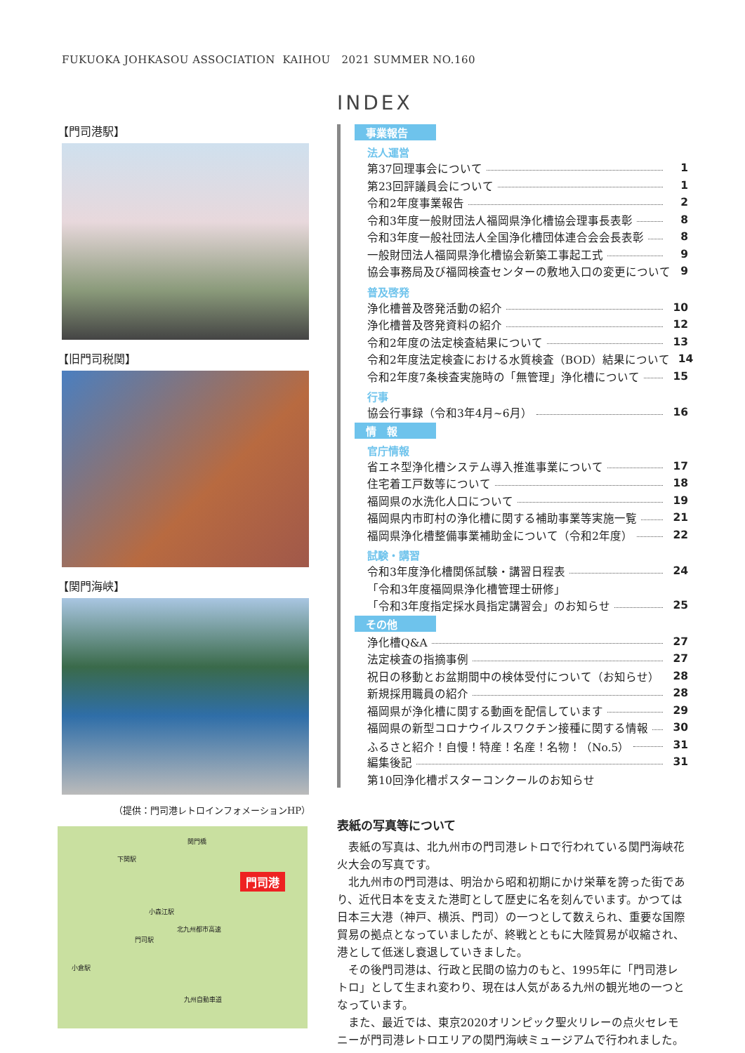FUKUOKA JOHKASOU ASSOCIATION KAIHOU 2021 SUMMER NO.160
【門司港駅】
【旧門司税関】
【関門海峡】
（提供：門司港レトロインフォメーションHP）
下関駅
関門橋
門司港
小森江駅
門司駅
小倉駅
北九州都市高速
九州自動車道
INDEX
事業報告
法人運営
第37回理事会について 1
第23回評議員会について 1
令和2年度事業報告 2
令和3年度一般財団法人福岡県浄化槽協会理事長表彰 8
令和3年度一般社団法人全国浄化槽団体連合会会長表彰 8
一般財団法人福岡県浄化槽協会新築工事起工式 9
協会事務局及び福岡検査センターの敷地入口の変更について 9
普及啓発
浄化槽普及啓発活動の紹介 10
浄化槽普及啓発資料の紹介 12
令和2年度の法定検査結果について 13
令和2年度法定検査における水質検査（BOD）結果について 14
令和2年度7条検査実施時の「無管理」浄化槽について 15
行事
協会行事録（令和3年4月~6月） 16
情　報
官庁情報
省エネ型浄化槽システム導入推進事業について 17
住宅着工戸数等について 18
福岡県の水洗化人口について 19
福岡県内市町村の浄化槽に関する補助事業等実施一覧 21
福岡県浄化槽整備事業補助金について（令和2年度） 22
試験・講習
令和3年度浄化槽関係試験・講習日程表 24
「令和3年度福岡県浄化槽管理士研修」
「令和3年度指定採水員指定講習会」のお知らせ 25
その他
浄化槽Q&A 27
法定検査の指摘事例 27
祝日の移動とお盆期間中の検体受付について（お知らせ） 28
新規採用職員の紹介 28
福岡県が浄化槽に関する動画を配信しています 29
福岡県の新型コロナウイルスワクチン接種に関する情報 30
ふるさと紹介！自慢！特産！名産！名物！（No.5） 31
編集後記 31
第10回浄化槽ポスターコンクールのお知らせ
表紙の写真等について
表紙の写真は、北九州市の門司港レトロで行われている関門海峡花火大会の写真です。
北九州市の門司港は、明治から昭和初期にかけ栄華を誇った街であり、近代日本を支えた港町として歴史に名を刻んでいます。かつては日本三大港（神戸、横浜、門司）の一つとして数えられ、重要な国際貿易の拠点となっていましたが、終戦とともに大陸貿易が収縮され、港として低迷し衰退していきました。
その後門司港は、行政と民間の協力のもと、1995年に「門司港レトロ」として生まれ変わり、現在は人気がある九州の観光地の一つとなっています。
また、最近では、東京2020オリンピック聖火リレーの点火セレモニーが門司港レトロエリアの関門海峡ミュージアムで行われました。